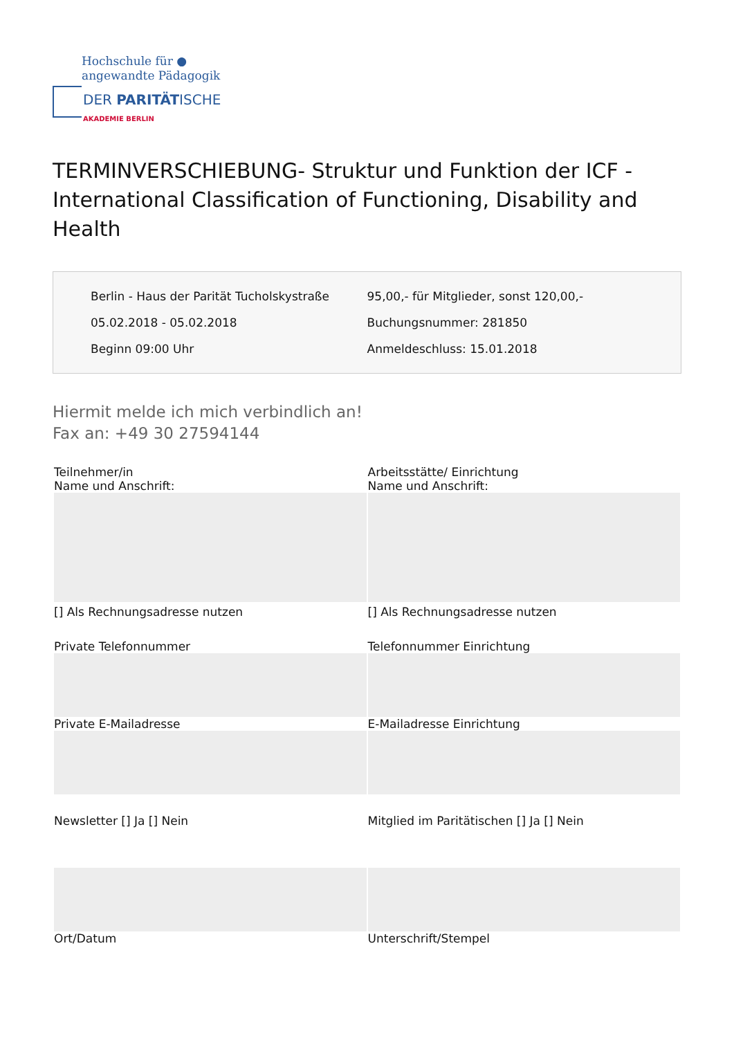Hochschule für ●
angewandte Pädagogik
DER PARITÄTISCHE
AKADEMIE BERLIN
TERMINVERSCHIEBUNG- Struktur und Funktion der ICF - International Classification of Functioning, Disability and Health
Berlin - Haus der Parität Tucholskystraße
05.02.2018 - 05.02.2018
Beginn 09:00 Uhr
95,00,- für Mitglieder, sonst 120,00,-
Buchungsnummer: 281850
Anmeldeschluss: 15.01.2018
Hiermit melde ich mich verbindlich an!
Fax an: +49 30 27594144
| Teilnehmer/in Name und Anschrift: | Arbeitsstätte/ Einrichtung Name und Anschrift: |
| [] Als Rechnungsadresse nutzen | [] Als Rechnungsadresse nutzen |
| Private Telefonnummer | Telefonnummer Einrichtung |
| Private E-Mailadresse | E-Mailadresse Einrichtung |
| Newsletter [] Ja [] Nein | Mitglied im Paritätischen [] Ja [] Nein |
| Ort/Datum | Unterschrift/Stempel |